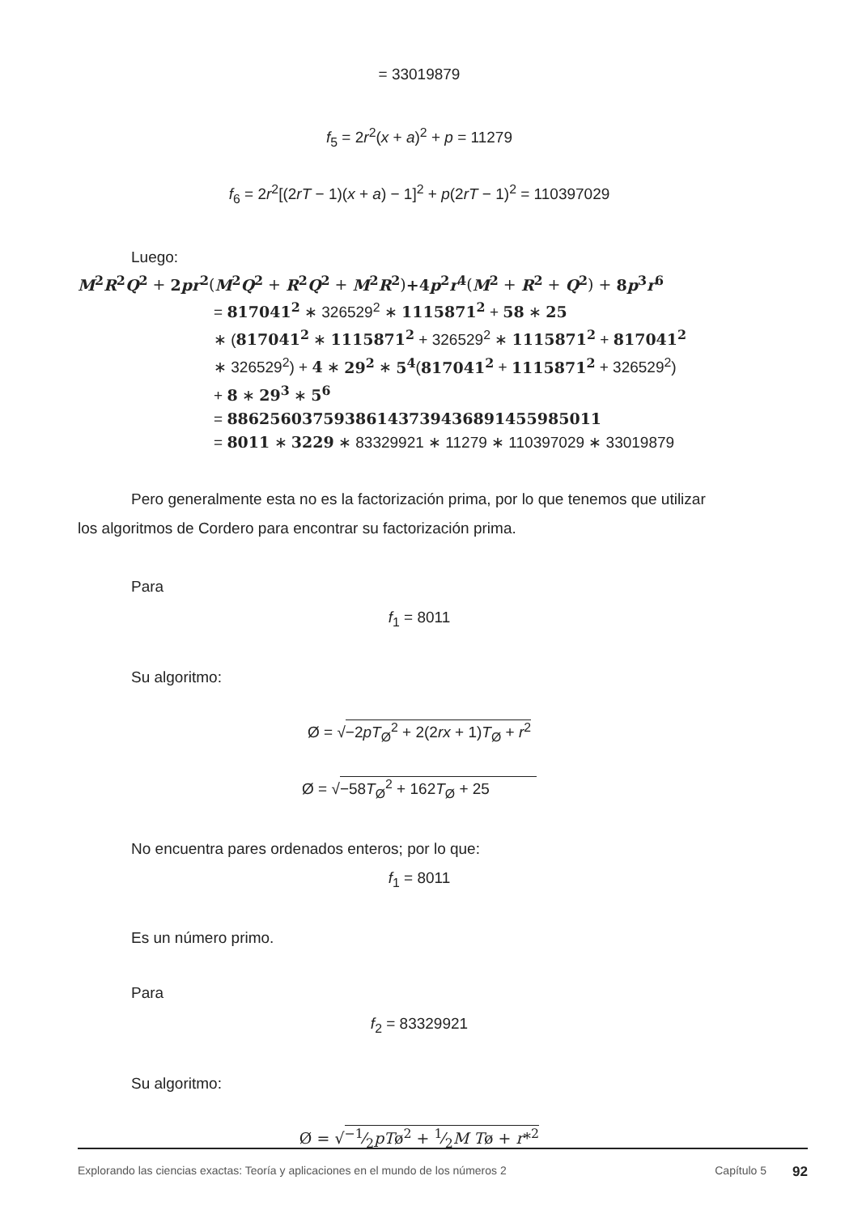= 33019879
f<sub>5</sub> = 2r<sup>2</sup>(x + a)<sup>2</sup> + p = 11279
f<sub>6</sub> = 2r<sup>2</sup>[(2rT − 1)(x + a) − 1]<sup>2</sup> + p(2rT − 1)<sup>2</sup> = 110397029
Luego:
M<sup>2</sup>R<sup>2</sup>Q<sup>2</sup> + 2pr<sup>2</sup>(M<sup>2</sup>Q<sup>2</sup> + R<sup>2</sup>Q<sup>2</sup> + M<sup>2</sup>R<sup>2</sup>)+4p<sup>2</sup>r<sup>4</sup>(M<sup>2</sup> + R<sup>2</sup> + Q<sup>2</sup>) + 8p<sup>3</sup>r<sup>6</sup>
= 817041<sup>2</sup> ∗ 326529<sup>2</sup> ∗ 1115871<sup>2</sup> + 58 ∗ 25
∗ (817041<sup>2</sup> ∗ 1115871<sup>2</sup> + 326529<sup>2</sup> ∗ 1115871<sup>2</sup> + 817041<sup>2</sup>
∗ 326529<sup>2</sup>) + 4 ∗ 29<sup>2</sup> ∗ 5<sup>4</sup>(817041<sup>2</sup> + 1115871<sup>2</sup> + 326529<sup>2</sup>)
+ 8 ∗ 29<sup>3</sup> ∗ 5<sup>6</sup>
= 88625603759386143739436891455985011
= 8011 ∗ 3229 ∗ 83329921 ∗ 11279 ∗ 110397029 ∗ 33019879
Pero generalmente esta no es la factorización prima, por lo que tenemos que utilizar
los algoritmos de Cordero para encontrar su factorización prima.
Para
f<sub>1</sub> = 8011
Su algoritmo:
Ø = √−2pT<sub>Ø</sub><sup>2</sup> + 2(2rx + 1)T<sub>Ø</sub> + r<sup>2</sup>
Ø = √−58T<sub>Ø</sub><sup>2</sup> + 162T<sub>Ø</sub> + 25
No encuentra pares ordenados enteros; por lo que:
f<sub>1</sub> = 8011
Es un número primo.
Para
f<sub>2</sub> = 83329921
Su algoritmo:
Ø = √−1⁄2pTø<sup>2</sup> + 1⁄2M Tø + r*<sup>2</sup>
Explorando las ciencias exactas: Teoría y aplicaciones en el mundo de los números 2 Capítulo 5 92